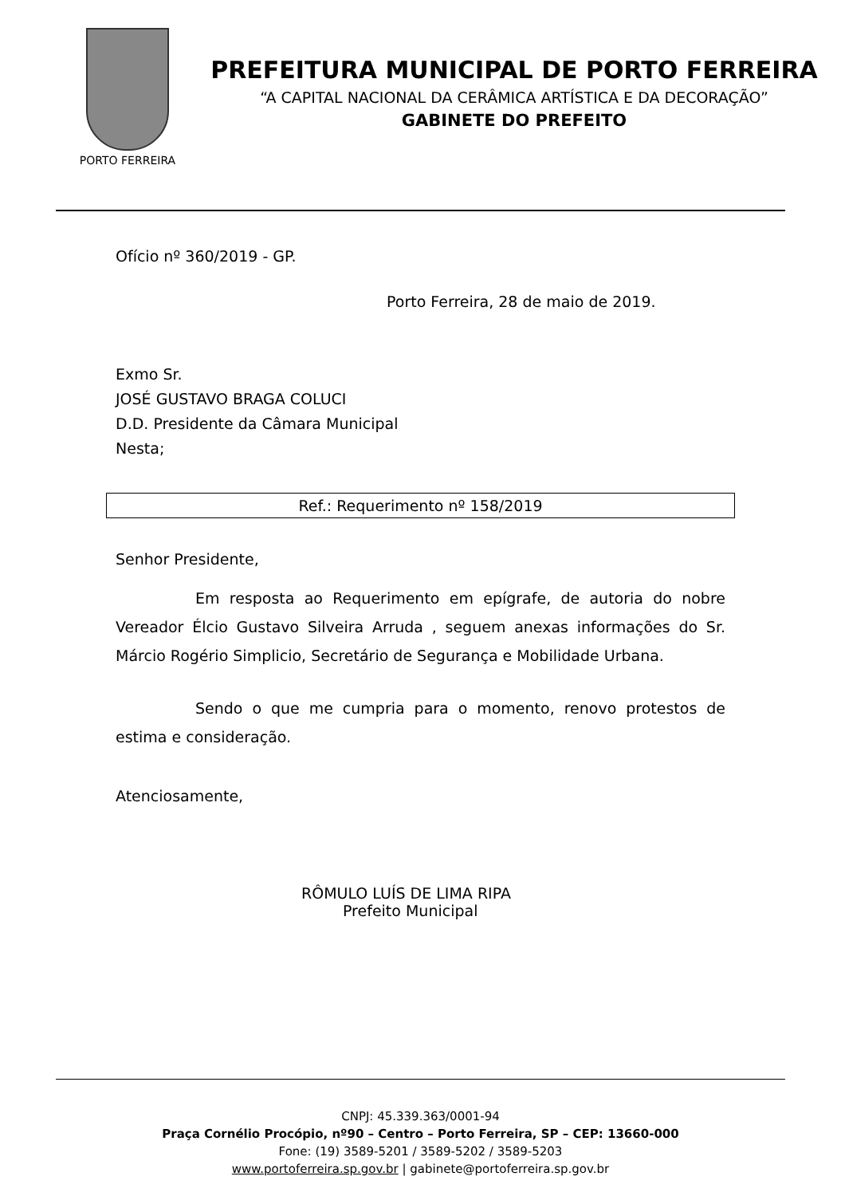PORTO FERREIRA
PREFEITURA MUNICIPAL DE PORTO FERREIRA
“A CAPITAL NACIONAL DA CERÂMICA ARTÍSTICA E DA DECORAÇÃO”
GABINETE DO PREFEITO
Ofício nº 360/2019 - GP.
Porto Ferreira, 28 de maio de 2019.
Exmo Sr.
JOSÉ GUSTAVO BRAGA COLUCI
D.D. Presidente da Câmara Municipal
Nesta;
Ref.: Requerimento nº 158/2019
Senhor Presidente,
Em resposta ao Requerimento em epígrafe, de autoria do nobre Vereador Élcio Gustavo Silveira Arruda , seguem anexas informações do Sr. Márcio Rogério Simplicio, Secretário de Segurança e Mobilidade Urbana.
Sendo o que me cumpria para o momento, renovo protestos de estima e consideração.
Atenciosamente,
RÔMULO LUÍS DE LIMA RIPA
Prefeito Municipal
CNPJ: 45.339.363/0001-94
Praça Cornélio Procópio, nº90 – Centro – Porto Ferreira, SP – CEP: 13660-000
Fone: (19) 3589-5201 / 3589-5202 / 3589-5203
www.portoferreira.sp.gov.br | gabinete@portoferreira.sp.gov.br